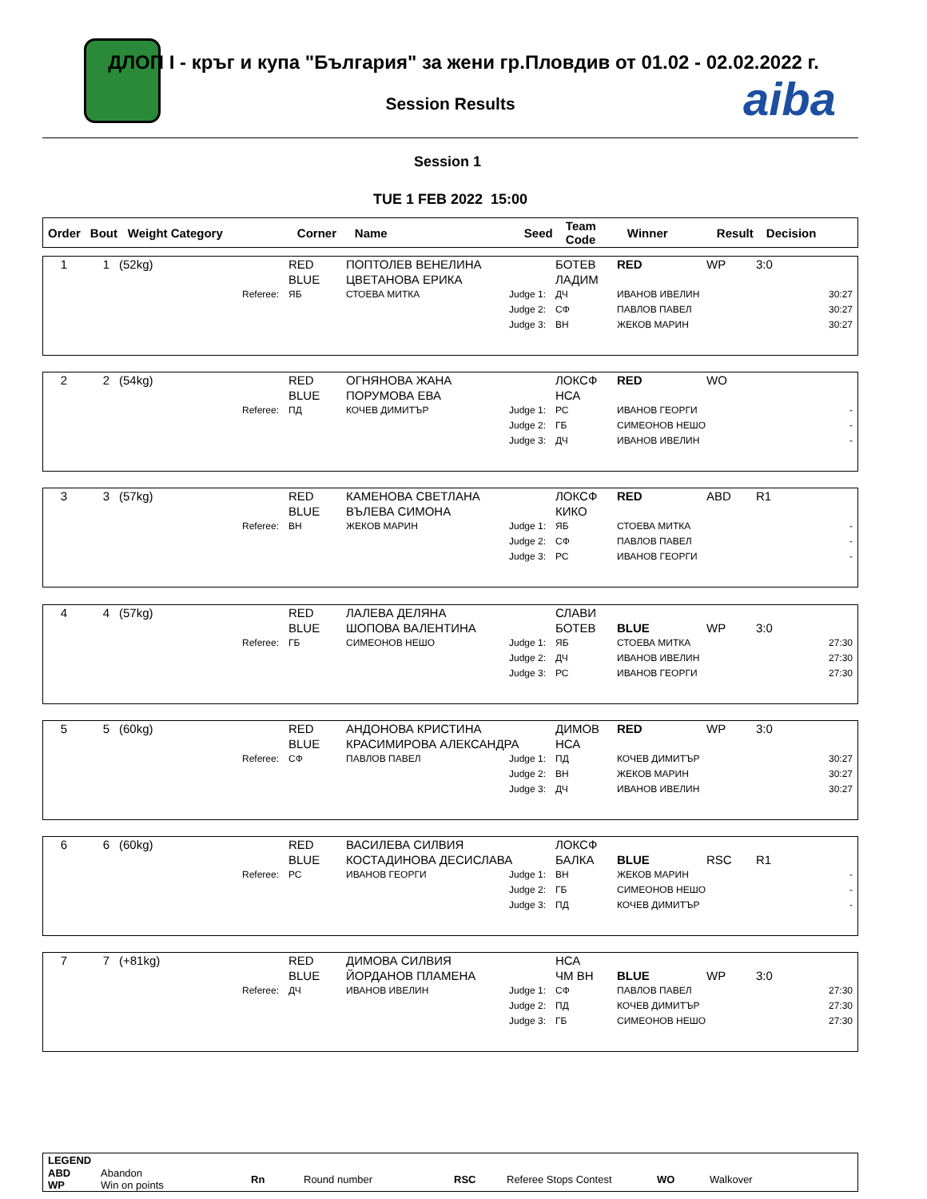aiba
ДЛОП I - кръг и купа "България" за жени гр.Пловдив от 01.02 - 02.02.2022 г.
Session Results
Session 1
TUE 1 FEB 2022 15:00
| Order | Bout | Weight Category | Corner | Name | Seed | Team Code | Winner | Result | Decision |
| --- | --- | --- | --- | --- | --- | --- | --- | --- | --- |
| 1 | 1 | (52kg) | RED BLUE | ПОПТОЛЕВ ВЕНЕЛИНА ЦВЕТАНОВА ЕРИКА | БОТЕВ ЛАДИМ | RED | WP | 3:0 |
| | | Referee: | ЯБ | СТОЕВА МИТКА Judge 1: Judge 2: Judge 3: | ДЧ СФ ВН | ИВАНОВ ИВЕЛИН ПАВЛОВ ПАВЕЛ ЖЕКОВ МАРИН | | 30:27 30:27 30:27 |
| 2 | 2 | (54kg) | RED BLUE | ОГНЯНОВА ЖАНА ПОРУМОВА ЕВА | ЛОКСФ НСА | RED | WO | |
| | | Referee: | ПД | КОЧЕВ ДИМИТЪР Judge 1: Judge 2: Judge 3: | РС ГБ ДЧ | ИВАНОВ ГЕОРГИ СИМЕОНОВ НЕШО ИВАНОВ ИВЕЛИН | | - - - |
| 3 | 3 | (57kg) | RED BLUE | КАМЕНОВА СВЕТЛАНА ВЪЛЕВА СИМОНА | ЛОКСФ КИКО | RED | ABD | R1 |
| | | Referee: | ВН | ЖЕКОВ МАРИН Judge 1: Judge 2: Judge 3: | ЯБ СФ РС | СТОЕВА МИТКА ПАВЛОВ ПАВЕЛ ИВАНОВ ГЕОРГИ | | - - - |
| 4 | 4 | (57kg) | RED BLUE | ЛАЛЕВА ДЕЛЯНА ШОПОВА ВАЛЕНТИНА | СЛАВИ БОТЕВ | BLUE | WP | 3:0 |
| | | Referee: | ГБ | СИМЕОНОВ НЕШО Judge 1: Judge 2: Judge 3: | ЯБ ДЧ РС | СТОЕВА МИТКА ИВАНОВ ИВЕЛИН ИВАНОВ ГЕОРГИ | | 27:30 27:30 27:30 |
| 5 | 5 | (60kg) | RED BLUE | АНДОНОВА КРИСТИНА КРАСИМИРОВА АЛЕКСАНДРА | ДИМОВ НСА | RED | WP | 3:0 |
| | | Referee: | СФ | ПАВЛОВ ПАВЕЛ Judge 1: Judge 2: Judge 3: | ПД ВН ДЧ | КОЧЕВ ДИМИТЪР ЖЕКОВ МАРИН ИВАНОВ ИВЕЛИН | | 30:27 30:27 30:27 |
| 6 | 6 | (60kg) | RED BLUE | ВАСИЛЕВА СИЛВИЯ КОСТАДИНОВА ДЕСИСЛАВА | ЛОКСФ БАЛКА | BLUE | RSC | R1 |
| | | Referee: | РС | ИВАНОВ ГЕОРГИ Judge 1: Judge 2: Judge 3: | ВН ГБ ПД | ЖЕКОВ МАРИН СИМЕОНОВ НЕШО КОЧЕВ ДИМИТЪР | | - - - |
| 7 | 7 | (+81kg) | RED BLUE | ДИМОВА СИЛВИЯ ЙОРДАНОВ ПЛАМЕНА | НСА ЧМ ВН | BLUE | WP | 3:0 |
| | | Referee: | ДЧ | ИВАНОВ ИВЕЛИН Judge 1: Judge 2: Judge 3: | СФ ПД ГБ | ПАВЛОВ ПАВЕЛ КОЧЕВ ДИМИТЪР СИМЕОНОВ НЕШО | | 27:30 27:30 27:30 |
| LEGEND | | | | | | | |
| --- | --- | --- | --- | --- | --- | --- | --- |
| ABD WP | Abandon Win on points | Rn | Round number | RSC | Referee Stops Contest | WO | Walkover |